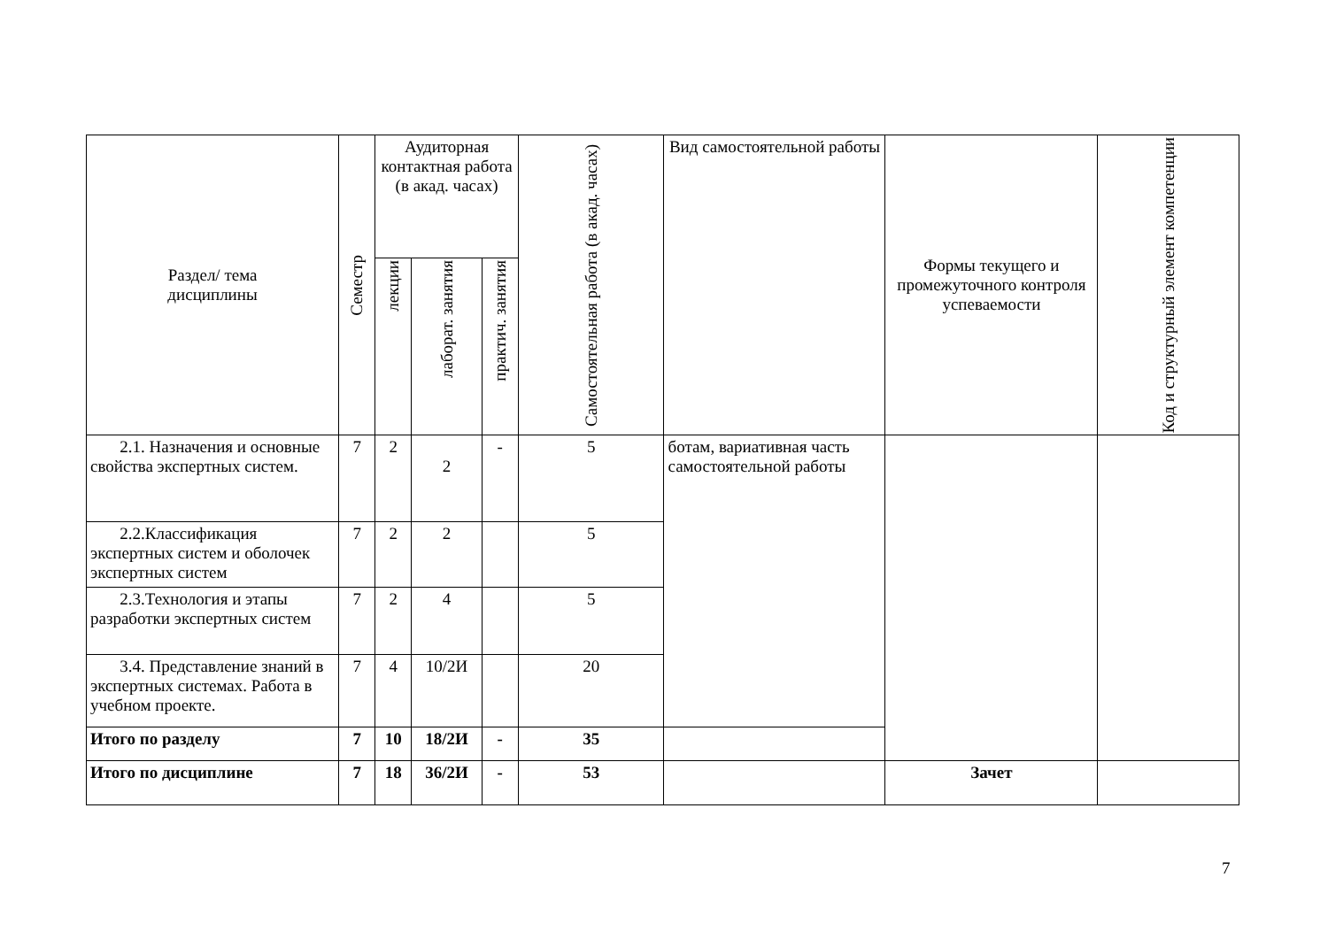| Раздел/ тема дисциплины | Семестр | Аудиторная контактная работа (в акад. часах) | | | Самостоятельная работа (в акад. часах) | Вид самостоятельной работы | Формы текущего и промежуточного контроля успеваемости | Код и структурный элемент компетенции |
| --- | --- | --- | --- | --- | --- | --- | --- | --- |
| | | лекции | лаборат. занятия | практич. занятия | | | | |
| 2.1. Назначения и основные свойства экспертных систем. | 7 | 2 | 2 | - | 5 | ботам, вариативная часть самостоятельной работы | | |
| 2.2.Классификация экспертных систем и оболочек экспертных систем | 7 | 2 | 2 | | 5 | | | |
| 2.3.Технология и этапы разработки экспертных систем | 7 | 2 | 4 | | 5 | | | |
| 3.4. Представление знаний в экспертных системах. Работа в учебном проекте. | 7 | 4 | 10/2И | | 20 | | | |
| Итого по разделу | 7 | 10 | 18/2И | - | 35 | | | |
| Итого по дисциплине | 7 | 18 | 36/2И | - | 53 | | Зачет | |
7